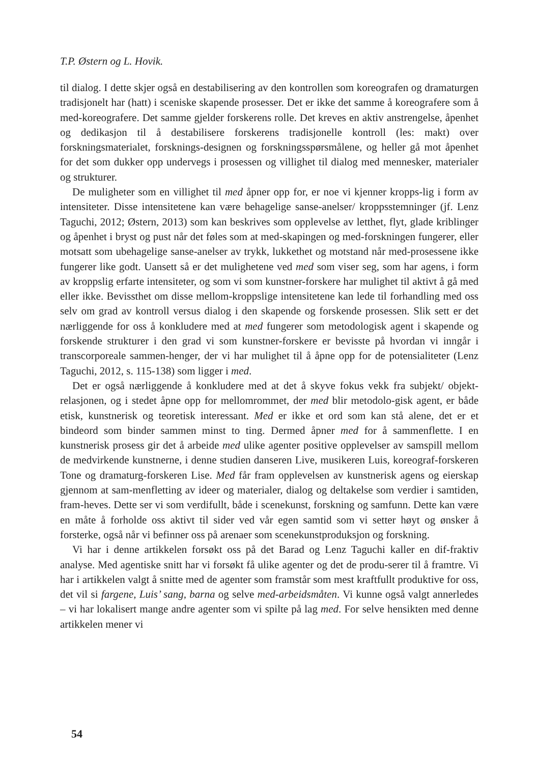T.P. Østern og L. Hovik.
til dialog. I dette skjer også en destabilisering av den kontrollen som koreografen og dramaturgen tradisjonelt har (hatt) i sceniske skapende prosesser. Det er ikke det samme å koreografere som å med-koreografere. Det samme gjelder forskerens rolle. Det kreves en aktiv anstrengelse, åpenhet og dedikasjon til å destabilisere forskerens tradisjonelle kontroll (les: makt) over forskningsmaterialet, forsknings-designen og forskningsspørsmålene, og heller gå mot åpenhet for det som dukker opp undervegs i prosessen og villighet til dialog med mennesker, materialer og strukturer.
De muligheter som en villighet til med åpner opp for, er noe vi kjenner kropps-lig i form av intensiteter. Disse intensitetene kan være behagelige sanse-anelser/ kroppsstemninger (jf. Lenz Taguchi, 2012; Østern, 2013) som kan beskrives som opplevelse av letthet, flyt, glade kriblinger og åpenhet i bryst og pust når det føles som at med-skapingen og med-forskningen fungerer, eller motsatt som ubehagelige sanse-anelser av trykk, lukkethet og motstand når med-prosessene ikke fungerer like godt. Uansett så er det mulighetene ved med som viser seg, som har agens, i form av kroppslig erfarte intensiteter, og som vi som kunstner-forskere har mulighet til aktivt å gå med eller ikke. Bevissthet om disse mellom-kroppslige intensitetene kan lede til forhandling med oss selv om grad av kontroll versus dialog i den skapende og forskende prosessen. Slik sett er det nærliggende for oss å konkludere med at med fungerer som metodologisk agent i skapende og forskende strukturer i den grad vi som kunstner-forskere er bevisste på hvordan vi inngår i transcorporeale sammen-henger, der vi har mulighet til å åpne opp for de potensialiteter (Lenz Taguchi, 2012, s. 115-138) som ligger i med.
Det er også nærliggende å konkludere med at det å skyve fokus vekk fra subjekt/ objekt-relasjonen, og i stedet åpne opp for mellomrommet, der med blir metodolo-gisk agent, er både etisk, kunstnerisk og teoretisk interessant. Med er ikke et ord som kan stå alene, det er et bindeord som binder sammen minst to ting. Dermed åpner med for å sammenflette. I en kunstnerisk prosess gir det å arbeide med ulike agenter positive opplevelser av samspill mellom de medvirkende kunstnerne, i denne studien danseren Live, musikeren Luis, koreograf-forskeren Tone og dramaturg-forskeren Lise. Med får fram opplevelsen av kunstnerisk agens og eierskap gjennom at sam-menfletting av ideer og materialer, dialog og deltakelse som verdier i samtiden, fram-heves. Dette ser vi som verdifullt, både i scenekunst, forskning og samfunn. Dette kan være en måte å forholde oss aktivt til sider ved vår egen samtid som vi setter høyt og ønsker å forsterke, også når vi befinner oss på arenaer som scenekunstproduksjon og forskning.
Vi har i denne artikkelen forsøkt oss på det Barad og Lenz Taguchi kaller en dif-fraktiv analyse. Med agentiske snitt har vi forsøkt få ulike agenter og det de produ-serer til å framtre. Vi har i artikkelen valgt å snitte med de agenter som framstår som mest kraftfullt produktive for oss, det vil si fargene, Luis’ sang, barna og selve med-arbeidsmåten. Vi kunne også valgt annerledes – vi har lokalisert mange andre agenter som vi spilte på lag med. For selve hensikten med denne artikkelen mener vi
54